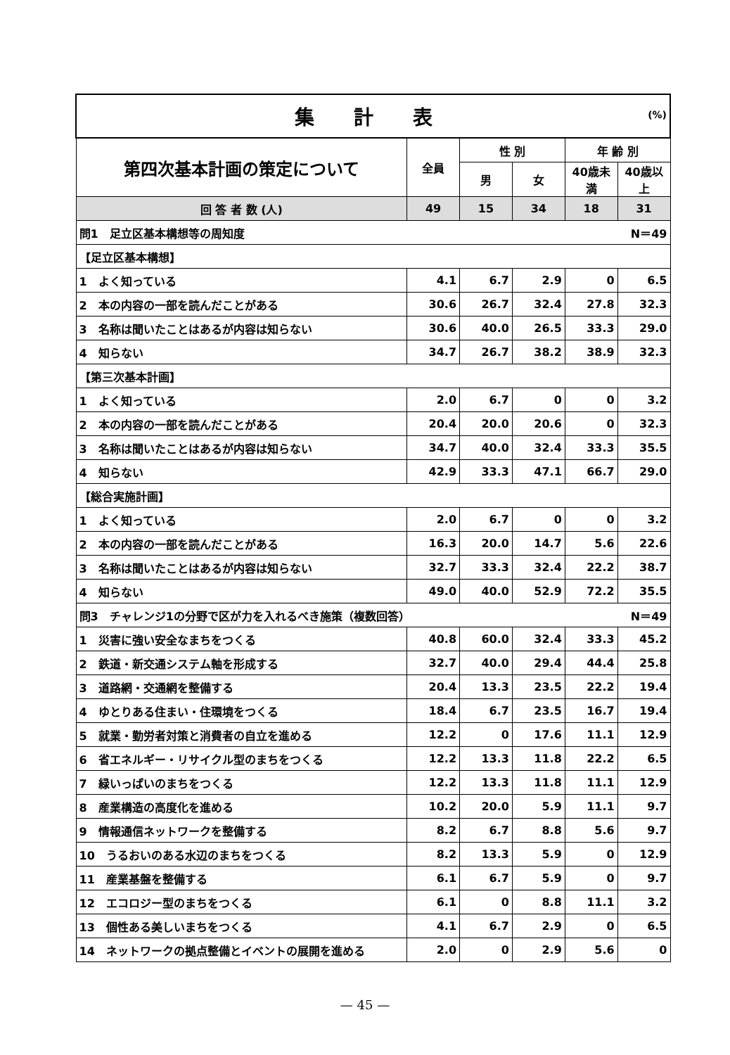| 集 計 表 (%) | | | | | |
| 第四次基本計画の策定について | 全員 | 性 別 | | 年 齢 別 | |
| | | 男 | 女 | 40歳未満 | 40歳以上 |
| 回 答 者 数 (人) | 49 | 15 | 34 | 18 | 31 |
| 問1 足立区基本構想等の周知度 N＝49 | | | | | |
| 【足立区基本構想】 | | | | | |
| 1 よく知っている | 4.1 | 6.7 | 2.9 | 0 | 6.5 |
| 2 本の内容の一部を読んだことがある | 30.6 | 26.7 | 32.4 | 27.8 | 32.3 |
| 3 名称は聞いたことはあるが内容は知らない | 30.6 | 40.0 | 26.5 | 33.3 | 29.0 |
| 4 知らない | 34.7 | 26.7 | 38.2 | 38.9 | 32.3 |
| 【第三次基本計画】 | | | | | |
| 1 よく知っている | 2.0 | 6.7 | 0 | 0 | 3.2 |
| 2 本の内容の一部を読んだことがある | 20.4 | 20.0 | 20.6 | 0 | 32.3 |
| 3 名称は聞いたことはあるが内容は知らない | 34.7 | 40.0 | 32.4 | 33.3 | 35.5 |
| 4 知らない | 42.9 | 33.3 | 47.1 | 66.7 | 29.0 |
| 【総合実施計画】 | | | | | |
| 1 よく知っている | 2.0 | 6.7 | 0 | 0 | 3.2 |
| 2 本の内容の一部を読んだことがある | 16.3 | 20.0 | 14.7 | 5.6 | 22.6 |
| 3 名称は聞いたことはあるが内容は知らない | 32.7 | 33.3 | 32.4 | 22.2 | 38.7 |
| 4 知らない | 49.0 | 40.0 | 52.9 | 72.2 | 35.5 |
| 問3 チャレンジ1の分野で区が力を入れるべき施策（複数回答） N＝49 | | | | | |
| 1 災害に強い安全なまちをつくる | 40.8 | 60.0 | 32.4 | 33.3 | 45.2 |
| 2 鉄道・新交通システム軸を形成する | 32.7 | 40.0 | 29.4 | 44.4 | 25.8 |
| 3 道路網・交通網を整備する | 20.4 | 13.3 | 23.5 | 22.2 | 19.4 |
| 4 ゆとりある住まい・住環境をつくる | 18.4 | 6.7 | 23.5 | 16.7 | 19.4 |
| 5 就業・勤労者対策と消費者の自立を進める | 12.2 | 0 | 17.6 | 11.1 | 12.9 |
| 6 省エネルギー・リサイクル型のまちをつくる | 12.2 | 13.3 | 11.8 | 22.2 | 6.5 |
| 7 緑いっぱいのまちをつくる | 12.2 | 13.3 | 11.8 | 11.1 | 12.9 |
| 8 産業構造の高度化を進める | 10.2 | 20.0 | 5.9 | 11.1 | 9.7 |
| 9 情報通信ネットワークを整備する | 8.2 | 6.7 | 8.8 | 5.6 | 9.7 |
| 10 うるおいのある水辺のまちをつくる | 8.2 | 13.3 | 5.9 | 0 | 12.9 |
| 11 産業基盤を整備する | 6.1 | 6.7 | 5.9 | 0 | 9.7 |
| 12 エコロジー型のまちをつくる | 6.1 | 0 | 8.8 | 11.1 | 3.2 |
| 13 個性ある美しいまちをつくる | 4.1 | 6.7 | 2.9 | 0 | 6.5 |
| 14 ネットワークの拠点整備とイベントの展開を進める | 2.0 | 0 | 2.9 | 5.6 | 0 |
— 45 —